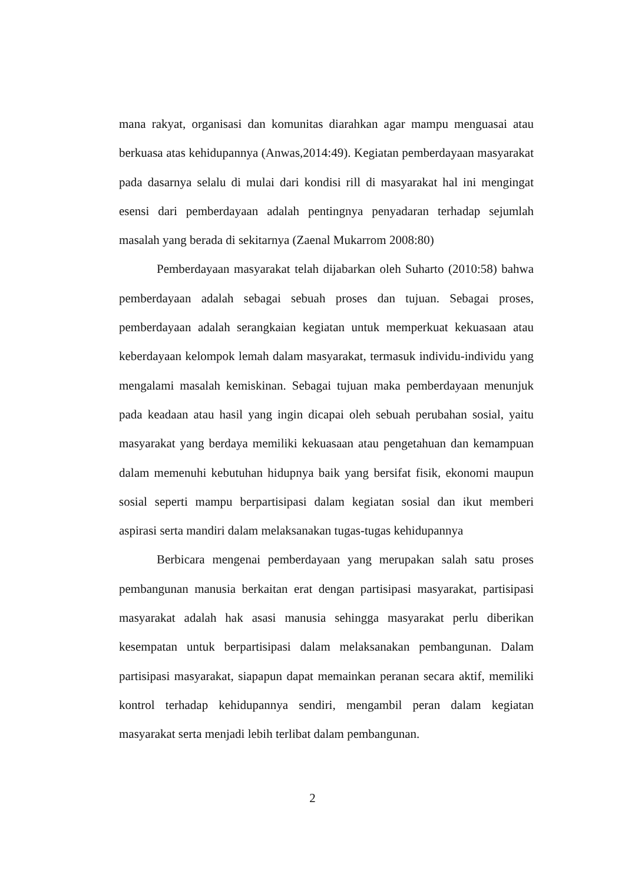mana rakyat, organisasi dan komunitas diarahkan agar mampu menguasai atau berkuasa atas kehidupannya (Anwas,2014:49). Kegiatan pemberdayaan masyarakat pada dasarnya selalu di mulai dari kondisi rill di masyarakat hal ini mengingat esensi dari pemberdayaan adalah pentingnya penyadaran terhadap sejumlah masalah yang berada di sekitarnya (Zaenal Mukarrom 2008:80)
Pemberdayaan masyarakat telah dijabarkan oleh Suharto (2010:58) bahwa pemberdayaan adalah sebagai sebuah proses dan tujuan. Sebagai proses, pemberdayaan adalah serangkaian kegiatan untuk memperkuat kekuasaan atau keberdayaan kelompok lemah dalam masyarakat, termasuk individu-individu yang mengalami masalah kemiskinan. Sebagai tujuan maka pemberdayaan menunjuk pada keadaan atau hasil yang ingin dicapai oleh sebuah perubahan sosial, yaitu masyarakat yang berdaya memiliki kekuasaan atau pengetahuan dan kemampuan dalam memenuhi kebutuhan hidupnya baik yang bersifat fisik, ekonomi maupun sosial seperti mampu berpartisipasi dalam kegiatan sosial dan ikut memberi aspirasi serta mandiri dalam melaksanakan tugas-tugas kehidupannya
Berbicara mengenai pemberdayaan yang merupakan salah satu proses pembangunan manusia berkaitan erat dengan partisipasi masyarakat, partisipasi masyarakat adalah hak asasi manusia sehingga masyarakat perlu diberikan kesempatan untuk berpartisipasi dalam melaksanakan pembangunan. Dalam partisipasi masyarakat, siapapun dapat memainkan peranan secara aktif, memiliki kontrol terhadap kehidupannya sendiri, mengambil peran dalam kegiatan masyarakat serta menjadi lebih terlibat dalam pembangunan.
2